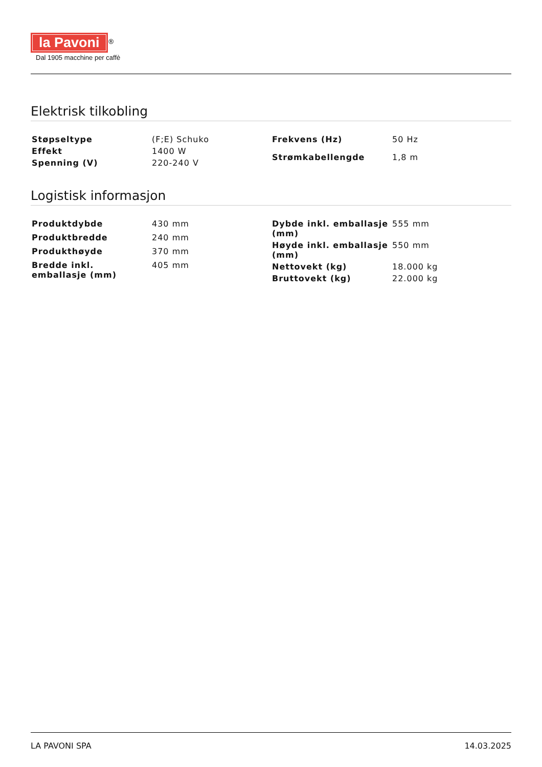la Pavoni<sup>®</sup>
Dal 1905 macchine per caffè
Elektrisk tilkobling
| Støpseltype | (F;E) Schuko |
| Effekt | 1400 W |
| Spenning (V) | 220-240 V |
| Frekvens (Hz) | 50 Hz |
| Strømkabellengde | 1,8 m |
Logistisk informasjon
| Produktdybde | 430 mm |
| Produktbredde | 240 mm |
| Produkthøyde | 370 mm |
| Bredde inkl. emballasje (mm) | 405 mm |
| Dybde inkl. emballasje (mm) | 555 mm |
| Høyde inkl. emballasje (mm) | 550 mm |
| Nettovekt (kg) | 18.000 kg |
| Bruttovekt (kg) | 22.000 kg |
LA PAVONI SPA 14.03.2025